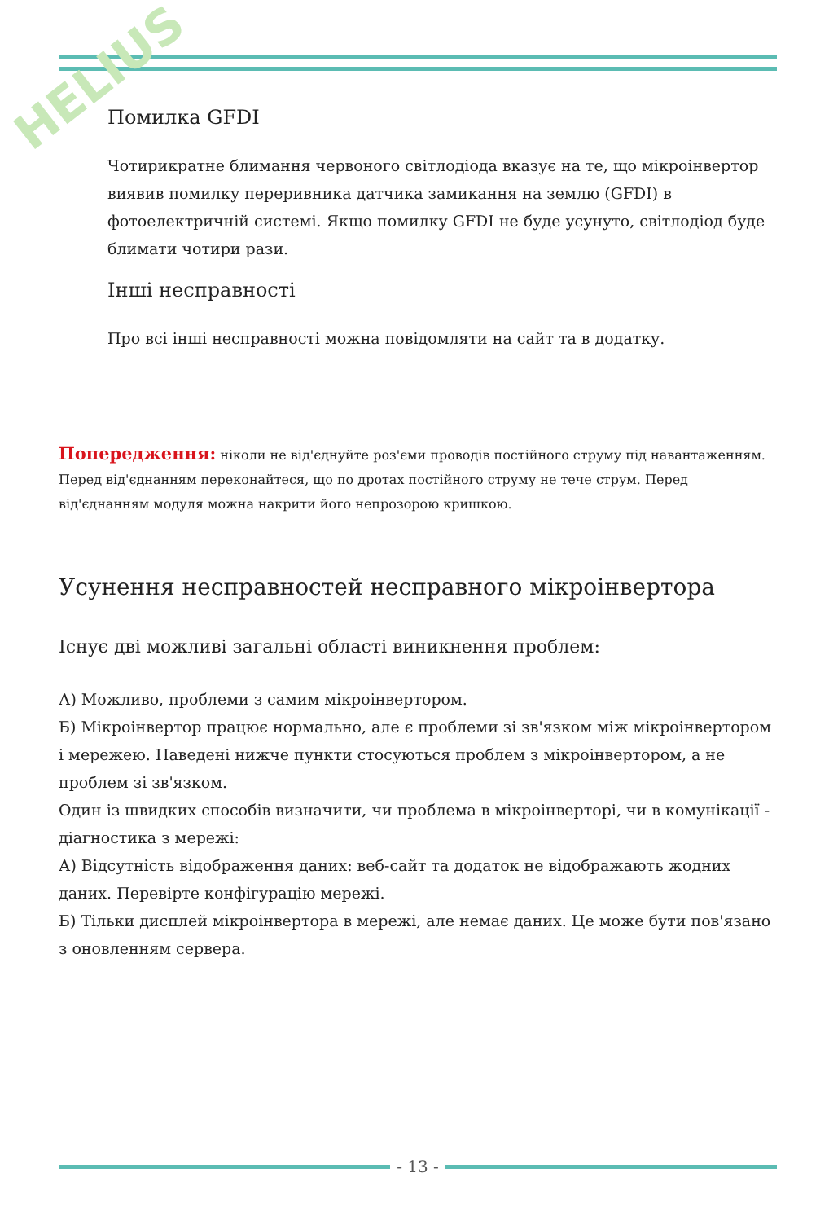HELIUS
Помилка GFDI
Чотирикратне блимання червоного світлодіода вказує на те, що мікроінвертор виявив помилку переривника датчика замикання на землю (GFDI) в фотоелектричній системі. Якщо помилку GFDI не буде усунуто, світлодіод буде блимати чотири рази.
Інші несправності
Про всі інші несправності можна повідомляти на сайт та в додатку.
Попередження: ніколи не від'єднуйте роз'єми проводів постійного струму під навантаженням. Перед від'єднанням переконайтеся, що по дротах постійного струму не тече струм. Перед від'єднанням модуля можна накрити його непрозорою кришкою.
Усунення несправностей несправного мікроінвертора
Існує дві можливі загальні області виникнення проблем:
А) Можливо, проблеми з самим мікроінвертором.
Б) Мікроінвертор працює нормально, але є проблеми зі зв'язком між мікроінвертором і мережею. Наведені нижче пункти стосуються проблем з мікроінвертором, а не проблем зі зв'язком.
Один із швидких способів визначити, чи проблема в мікроінверторі, чи в комунікації - діагностика з мережі:
А) Відсутність відображення даних: веб-сайт та додаток не відображають жодних даних. Перевірте конфігурацію мережі.
Б) Тільки дисплей мікроінвертора в мережі, але немає даних. Це може бути пов'язано з оновленням сервера.
- 13 -